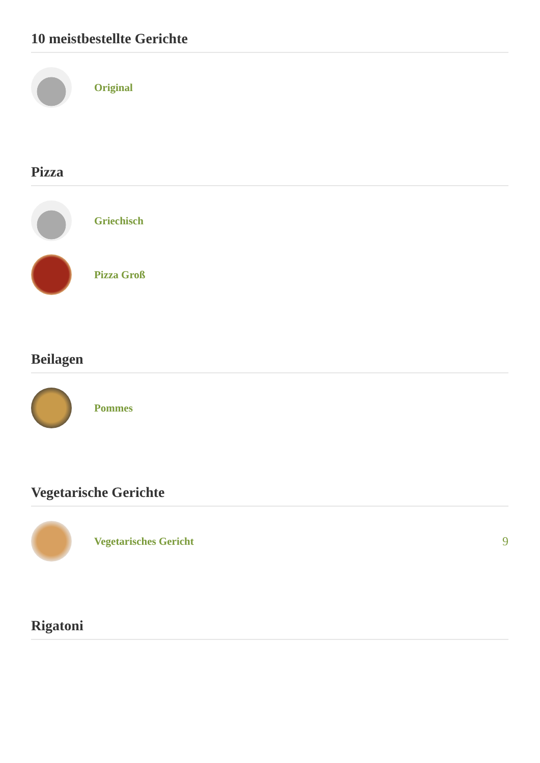10 meistbestellte Gerichte
Original
Pizza
Griechisch
Pizza Groß
Beilagen
Pommes
Vegetarische Gerichte
Vegetarisches Gericht 9
Rigatoni